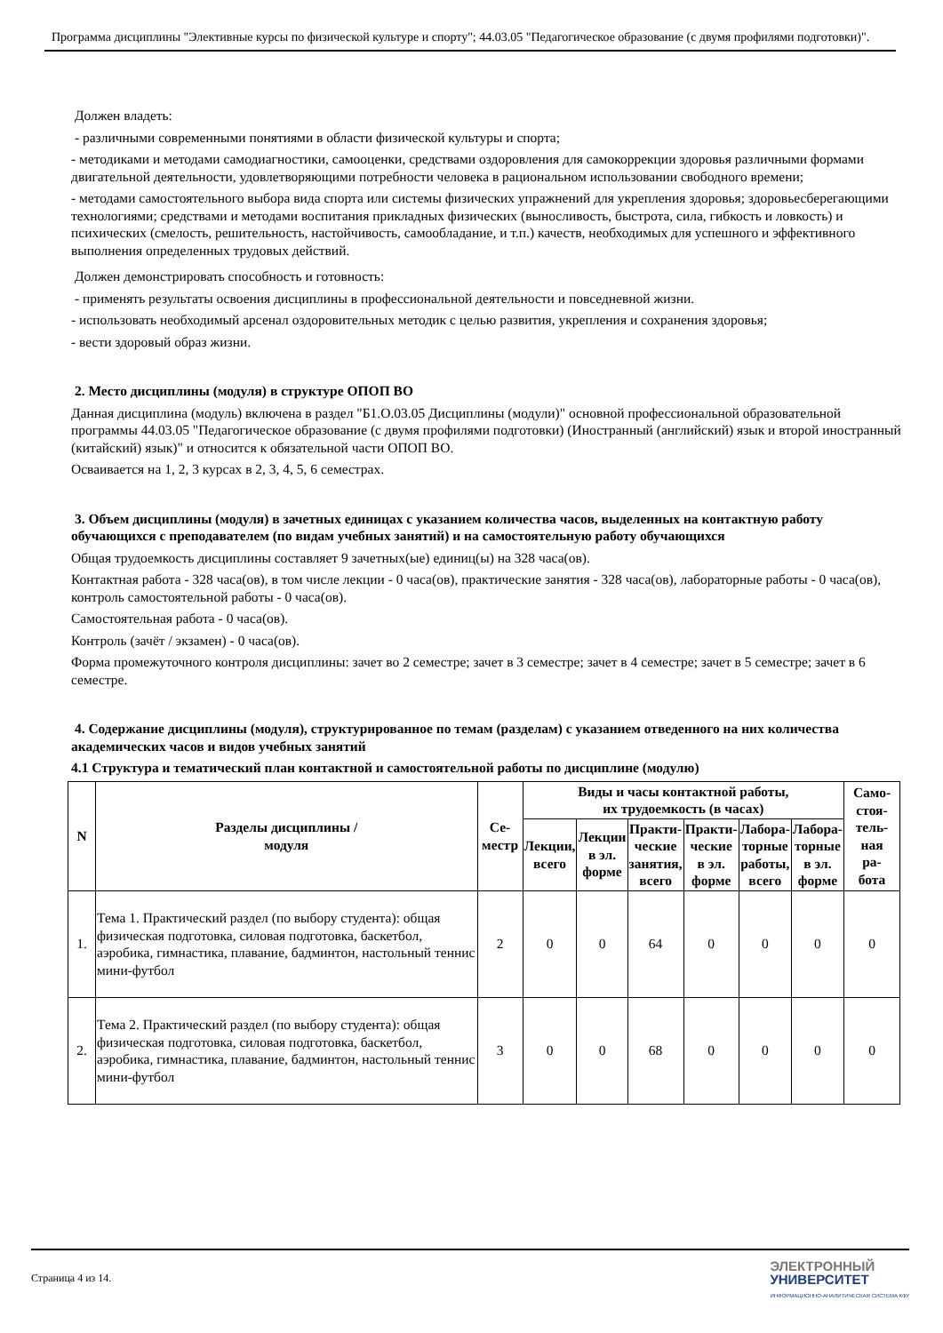Программа дисциплины "Элективные курсы по физической культуре и спорту"; 44.03.05 "Педагогическое образование (с двумя профилями подготовки)".
Должен владеть:
- различными современными понятиями в области физической культуры и спорта;
- методиками и методами самодиагностики, самооценки, средствами оздоровления для самокоррекции здоровья различными формами двигательной деятельности, удовлетворяющими потребности человека в рациональном использовании свободного времени;
- методами самостоятельного выбора вида спорта или системы физических упражнений для укрепления здоровья; здоровьесберегающими технологиями; средствами и методами воспитания прикладных физических (выносливость, быстрота, сила, гибкость и ловкость) и психических (смелость, решительность, настойчивость, самообладание, и т.п.) качеств, необходимых для успешного и эффективного выполнения определенных трудовых действий.
Должен демонстрировать способность и готовность:
- применять результаты освоения дисциплины в профессиональной деятельности и повседневной жизни.
- использовать необходимый арсенал оздоровительных методик с целью развития, укрепления и сохранения здоровья;
- вести здоровый образ жизни.
2. Место дисциплины (модуля) в структуре ОПОП ВО
Данная дисциплина (модуль) включена в раздел "Б1.О.03.05 Дисциплины (модули)" основной профессиональной образовательной программы 44.03.05 "Педагогическое образование (с двумя профилями подготовки) (Иностранный (английский) язык и второй иностранный (китайский) язык)" и относится к обязательной части ОПОП ВО.
Осваивается на 1, 2, 3 курсах в 2, 3, 4, 5, 6 семестрах.
3. Объем дисциплины (модуля) в зачетных единицах с указанием количества часов, выделенных на контактную работу обучающихся с преподавателем (по видам учебных занятий) и на самостоятельную работу обучающихся
Общая трудоемкость дисциплины составляет 9 зачетных(ые) единиц(ы) на 328 часа(ов).
Контактная работа - 328 часа(ов), в том числе лекции - 0 часа(ов), практические занятия - 328 часа(ов), лабораторные работы - 0 часа(ов), контроль самостоятельной работы - 0 часа(ов).
Самостоятельная работа - 0 часа(ов).
Контроль (зачёт / экзамен) - 0 часа(ов).
Форма промежуточного контроля дисциплины: зачет во 2 семестре; зачет в 3 семестре; зачет в 4 семестре; зачет в 5 семестре; зачет в 6 семестре.
4. Содержание дисциплины (модуля), структурированное по темам (разделам) с указанием отведенного на них количества академических часов и видов учебных занятий
4.1 Структура и тематический план контактной и самостоятельной работы по дисциплине (модулю)
| N | Разделы дисциплины / модуля | Се- местр | Виды и часы контактной работы, их трудоемкость (в часах) | | | | | | Само- стоя- тель- ная ра- бота |
| --- | --- | --- | --- | --- | --- | --- | --- | --- | --- |
| | | | Лекции, всего | Лекции в эл. форме | Практи- ческие занятия, всего | Практи- ческие в эл. форме | Лабора- торные работы, всего | Лабора- торные в эл. форме | |
| 1. | Тема 1. Практический раздел (по выбору студента): общая физическая подготовка, силовая подготовка, баскетбол, аэробика, гимнастика, плавание, бадминтон, настольный теннис мини-футбол | 2 | 0 | 0 | 64 | 0 | 0 | 0 | 0 |
| 2. | Тема 2. Практический раздел (по выбору студента): общая физическая подготовка, силовая подготовка, баскетбол, аэробика, гимнастика, плавание, бадминтон, настольный теннис мини-футбол | 3 | 0 | 0 | 68 | 0 | 0 | 0 | 0 |
Страница 4 из 14.
ЭЛЕКТРОННЫЙ
УНИВЕРСИТЕТ
ИНФОРМАЦИОННО-АНАЛИТИЧЕСКАЯ СИСТЕМА КФУ